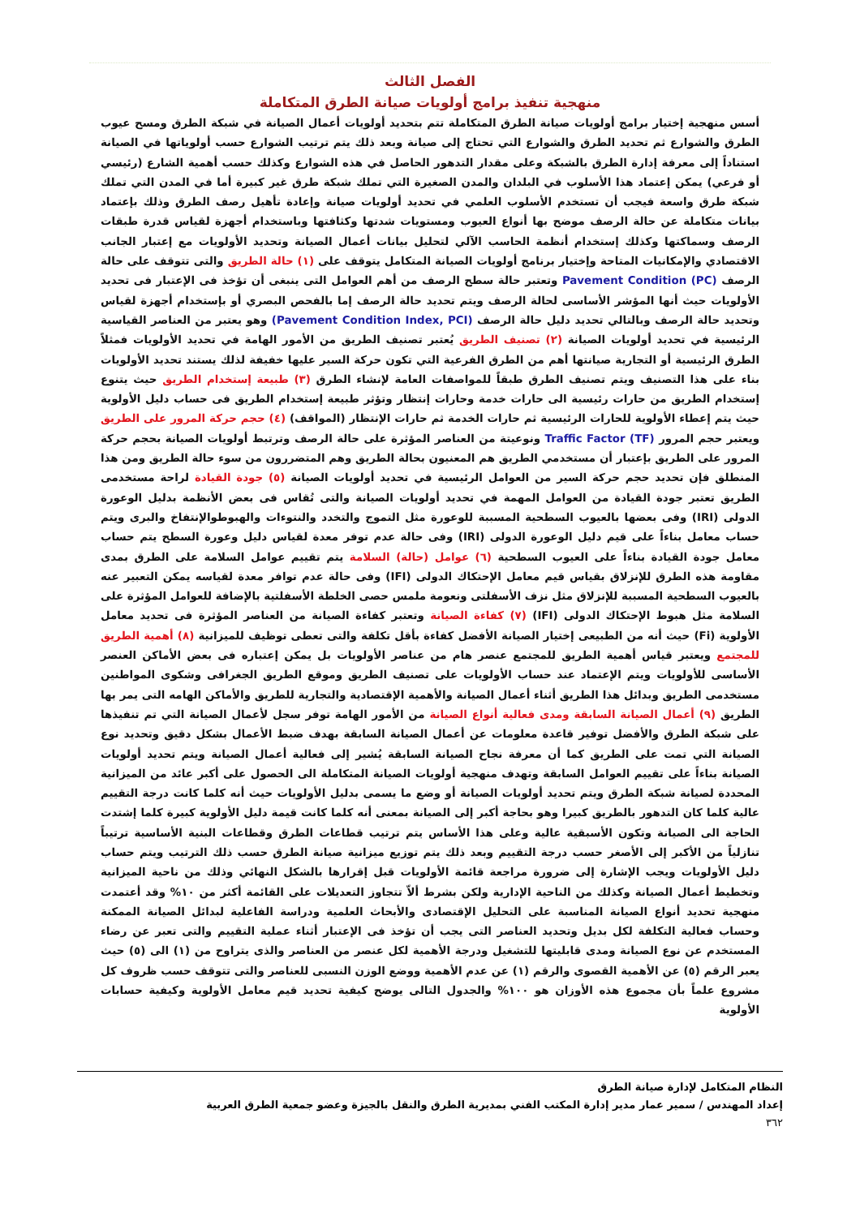الفصل الثالث
منهجية تنفيذ برامج أولويات صيانة الطرق المتكاملة
أسس منهجية إختيار برامج أولويات صيانة الطرق المتكاملة تتم بتحديد أولويات أعمال الصيانة في شبكة الطرق ومسح عيوب الطرق والشوارع ثم تحديد الطرق والشوارع التي تحتاج إلى صيانة وبعد ذلك يتم ترتيب الشوارع حسب أولوياتها في الصيانة استناداً إلى معرفة إدارة الطرق بالشبكة وعلى مقدار التدهور الحاصل في هذه الشوارع وكذلك حسب أهمية الشارع (رئيسي أو فرعي) يمكن إعتماد هذا الأسلوب في البلدان والمدن الصغيرة التي تملك شبكة طرق غير كبيرة أما في المدن التي تملك شبكة طرق واسعة فيجب أن تستخدم الأسلوب العلمي في تحديد أولويات صيانة وإعادة تأهيل رصف الطرق وذلك بإعتماد بيانات متكاملة عن حالة الرصف موضح بها أنواع العيوب ومستويات شدتها وكثافتها وباستخدام أجهزة لقياس قدرة طبقات الرصف وسماكتها وكذلك إستخدام أنظمة الحاسب الآلي لتحليل بيانات أعمال الصيانة وتحديد الأولويات مع إعتبار الجانب الاقتصادي والإمكانيات المتاحة وإختيار برنامج أولويات الصيانة المتكامل يتوقف على (١) حالة الطريق والتى تتوقف على حالة الرصف Pavement Condition (PC) وتعتبر حالة سطح الرصف من أهم العوامل التى ينبغى أن تؤخذ فى الإعتبار فى تحديد الأولويات حيث أنها المؤشر الأساسى لحالة الرصف ويتم تحديد حالة الرصف إما بالفحص البصري أو بإستخدام أجهزة لقياس وتحديد حالة الرصف وبالتالي تحديد دليل حالة الرصف (Pavement Condition Index, PCI) وهو يعتبر من العناصر القياسية الرئيسية في تحديد أولويات الصيانة (٢) تصنيف الطريق يُعتبر تصنيف الطريق من الأمور الهامة في تحديد الأولويات فمثلاً الطرق الرئيسية أو التجارية صيانتها أهم من الطرق الفرعية التي تكون حركة السير عليها خفيفة لذلك يستند تحديد الأولويات بناء على هذا التصنيف ويتم تصنيف الطرق طبقاً للمواصفات العامة لإنشاء الطرق (٣) طبيعة إستخدام الطريق حيث يتنوع إستخدام الطريق من حارات رئيسية الى حارات خدمة وحارات إنتظار وتؤثر طبيعة إستخدام الطريق فى حساب دليل الأولوية حيث يتم إعطاء الأولوية للحارات الرئيسية ثم حارات الخدمة ثم حارات الإنتظار (المواقف) (٤) حجم حركة المرور على الطريق ويعتبر حجم المرور Traffic Factor (TF) ونوعيتة من العناصر المؤثرة على حالة الرصف وترتبط أولويات الصيانة بحجم حركة المرور على الطريق بإعتبار أن مستخدمي الطريق هم المعنيون بحالة الطريق وهم المتضررون من سوء حالة الطريق ومن هذا المنطلق فإن تحديد حجم حركة السير من العوامل الرئيسية في تحديد أولويات الصيانة (٥) جودة القيادة لراحة مستخدمى الطريق تعتبر جودة القيادة من العوامل المهمة في تحديد أولويات الصيانة والتى تُقاس فى بعض الأنظمة بدليل الوعورة الدولى (IRI) وفى بعضها بالعيوب السطحية المسببة للوعورة مثل التموج والتخدد والنتوءات والهبوطوالإنتفاخ والبرى ويتم حساب معامل بناءاً على قيم دليل الوعورة الدولى (IRI) وفى حالة عدم توفر معدة لقياس دليل وعورة السطح يتم حساب معامل جودة القيادة بناءاً على العيوب السطحية (٦) عوامل (حالة) السلامة يتم تقييم عوامل السلامة على الطرق بمدى مقاومة هذه الطرق للإنزلاق بقياس قيم معامل الإحتكاك الدولى (IFI) وفى حالة عدم توافر معدة لقياسه يمكن التعبير عنه بالعيوب السطحية المسببة للإنزلاق مثل نزف الأسفلتى ونعومة ملمس حصى الخلطة الأسفلتية بالإضافة للعوامل المؤثرة على السلامة مثل هبوط الإحتكاك الدولى (IFI) (٧) كفاءة الصيانة وتعتبر كفاءة الصيانة من العناصر المؤثرة فى تحديد معامل الأولوية (Fi) حيث أنه من الطبيعى إختيار الصيانة الأفضل كفاءة بأقل تكلفة والتى تعطى توظيف للميزانية (٨) أهمية الطريق للمجتمع ويعتبر قياس أهمية الطريق للمجتمع عنصر هام من عناصر الأولويات بل يمكن إعتباره فى بعض الأماكن العنصر الأساسى للأولويات ويتم الإعتماد عند حساب الأولويات على تصنيف الطريق وموقع الطريق الجغرافى وشكوى المواطنين مستخدمى الطريق وبدائل هذا الطريق أثناء أعمال الصيانة والأهمية الإقتصادية والتجارية للطريق والأماكن الهامه التى يمر بها الطريق (٩) أعمال الصيانة السابقة ومدى فعالية أنواع الصيانة من الأمور الهامة توفر سجل لأعمال الصيانة التي تم تنفيذها على شبكة الطرق والأفضل توفير قاعدة معلومات عن أعمال الصيانة السابقة بهدف ضبط الأعمال بشكل دقيق وتحديد نوع الصيانة التي تمت على الطريق كما أن معرفة نجاح الصيانة السابقة يُشير إلى فعالية أعمال الصيانة ويتم تحديد أولويات الصيانة بناءاً على تقييم العوامل السابقة وتهدف منهجية أولويات الصيانة المتكاملة الى الحصول على أكبر عائد من الميزانية المحددة لصيانة شبكة الطرق ويتم تحديد أولويات الصيانة أو وضع ما يسمى بدليل الأولويات حيث أنه كلما كانت درجة التقييم عالية كلما كان التدهور بالطريق كبيرا وهو بحاجة أكبر إلى الصيانة بمعنى أنه كلما كانت قيمة دليل الأولوية كبيرة كلما إشتدت الحاجة الى الصيانة وتكون الأسبقية عالية وعلى هذا الأساس يتم ترتيب قطاعات الطرق وقطاعات البنية الأساسية ترتيباً تنازلياً من الأكبر إلى الأصغر حسب درجة التقييم وبعد ذلك يتم توزيع ميزانية صيانة الطرق حسب ذلك الترتيب ويتم حساب دليل الأولويات ويجب الإشارة إلى ضرورة مراجعة قائمة الأولويات قبل إقرارها بالشكل النهائي وذلك من ناحية الميزانية وتخطيط أعمال الصيانة وكذلك من الناحية الإدارية ولكن بشرط ألاّ تتجاوز التعديلات على القائمة أكثر من ١٠% وقد أعتمدت منهجية تحديد أنواع الصيانة المناسبة على التحليل الإقتصادى والأبحاث العلمية ودراسة الفاعلية لبدائل الصيانة الممكنة وحساب فعالية التكلفة لكل بديل وتحديد العناصر التى يجب أن تؤخذ فى الإعتبار أثناء عملية التقييم والتى تعبر عن رضاء المستخدم عن نوع الصيانة ومدى قابليتها للتشغيل ودرجة الأهمية لكل عنصر من العناصر والذى يتراوح من (١) الى (٥) حيث يعبر الرقم (٥) عن الأهمية القصوى والرقم (١) عن عدم الأهمية ووضع الوزن النسبى للعناصر والتى تتوقف حسب ظروف كل مشروع علماً بأن مجموع هذه الأوزان هو ١٠٠% والجدول التالى يوضح كيفية تحديد قيم معامل الأولوية وكيفية حسابات الأولوية
النظام المتكامل لإدارة صيانة الطرق
إعداد المهندس / سمير عمار مدير إدارة المكتب الفني بمديرية الطرق والنقل بالجيزة وعضو جمعية الطرق العربية
٣٦٢